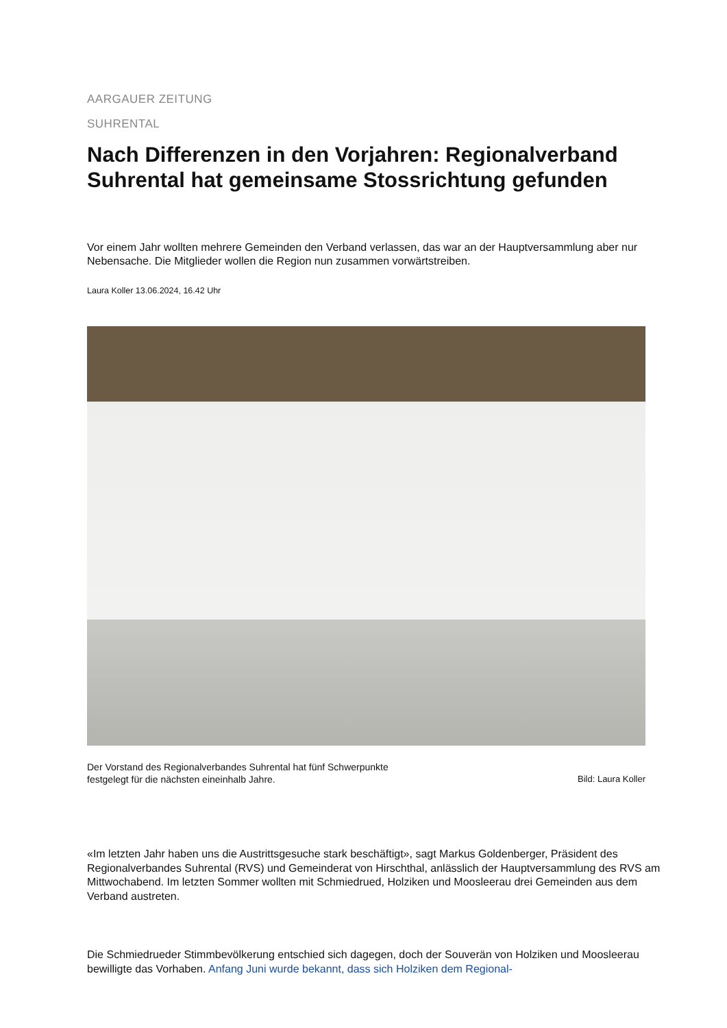AARGAUER ZEITUNG
SUHRENTAL
Nach Differenzen in den Vorjahren: Regionalverband Suhrental hat gemeinsame Stossrichtung gefunden
Vor einem Jahr wollten mehrere Gemeinden den Verband verlassen, das war an der Hauptversammlung aber nur Nebensache. Die Mitglieder wollen die Region nun zusammen vorwärtstreiben.
Laura Koller 13.06.2024, 16.42 Uhr
Der Vorstand des Regionalverbandes Suhrental hat fünf Schwerpunkte
festgelegt für die nächsten eineinhalb Jahre. Bild: Laura Koller
«Im letzten Jahr haben uns die Austrittsgesuche stark beschäftigt», sagt Markus Goldenberger, Präsident des Regionalverbandes Suhrental (RVS) und Gemeinderat von Hirschthal, anlässlich der Hauptversammlung des RVS am Mittwochabend. Im letzten Sommer wollten mit Schmiedrued, Holziken und Moosleerau drei Gemeinden aus dem Verband austreten.
Die Schmiedrueder Stimmbevölkerung entschied sich dagegen, doch der Souverän von Holziken und Moosleerau bewilligte das Vorhaben. Anfang Juni wurde bekannt, dass sich Holziken dem Regional-